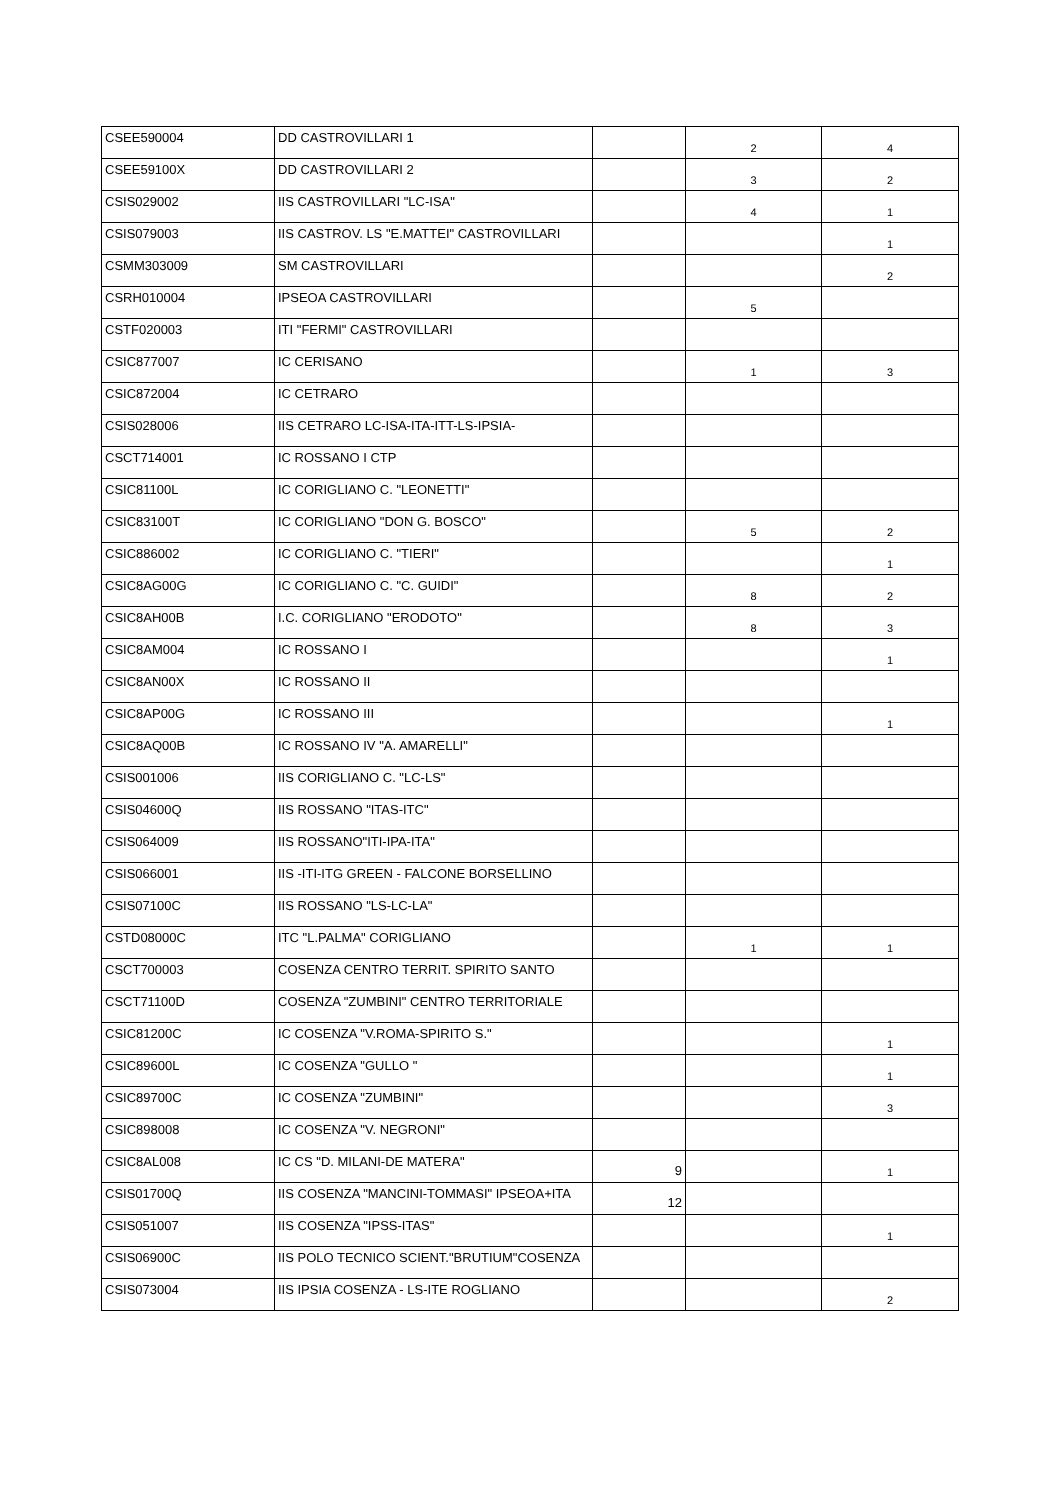| CSEE590004 | DD CASTROVILLARI 1 | | 2 | 4 |
| CSEE59100X | DD CASTROVILLARI 2 | | 3 | 2 |
| CSIS029002 | IIS CASTROVILLARI "LC-ISA" | | 4 | 1 |
| CSIS079003 | IIS CASTROV. LS "E.MATTEI" CASTROVILLARI | | | 1 |
| CSMM303009 | SM CASTROVILLARI | | | 2 |
| CSRH010004 | IPSEOA CASTROVILLARI | | 5 | |
| CSTF020003 | ITI "FERMI" CASTROVILLARI | | | |
| CSIC877007 | IC CERISANO | | 1 | 3 |
| CSIC872004 | IC CETRARO | | | |
| CSIS028006 | IIS CETRARO LC-ISA-ITA-ITT-LS-IPSIA- | | | |
| CSCT714001 | IC ROSSANO I CTP | | | |
| CSIC81100L | IC CORIGLIANO C. "LEONETTI" | | | |
| CSIC83100T | IC CORIGLIANO "DON G. BOSCO" | | 5 | 2 |
| CSIC886002 | IC CORIGLIANO C. "TIERI" | | | 1 |
| CSIC8AG00G | IC CORIGLIANO C. "C. GUIDI" | | 8 | 2 |
| CSIC8AH00B | I.C. CORIGLIANO "ERODOTO" | | 8 | 3 |
| CSIC8AM004 | IC ROSSANO I | | | 1 |
| CSIC8AN00X | IC ROSSANO II | | | |
| CSIC8AP00G | IC ROSSANO III | | | 1 |
| CSIC8AQ00B | IC ROSSANO IV "A. AMARELLI" | | | |
| CSIS001006 | IIS CORIGLIANO C. "LC-LS" | | | |
| CSIS04600Q | IIS ROSSANO "ITAS-ITC" | | | |
| CSIS064009 | IIS ROSSANO"ITI-IPA-ITA" | | | |
| CSIS066001 | IIS -ITI-ITG GREEN - FALCONE BORSELLINO | | | |
| CSIS07100C | IIS ROSSANO "LS-LC-LA" | | | |
| CSTD08000C | ITC "L.PALMA" CORIGLIANO | | 1 | 1 |
| CSCT700003 | COSENZA CENTRO TERRIT. SPIRITO SANTO | | | |
| CSCT71100D | COSENZA "ZUMBINI" CENTRO TERRITORIALE | | | |
| CSIC81200C | IC COSENZA "V.ROMA-SPIRITO S." | | | 1 |
| CSIC89600L | IC COSENZA "GULLO " | | | 1 |
| CSIC89700C | IC COSENZA "ZUMBINI" | | | 3 |
| CSIC898008 | IC COSENZA "V. NEGRONI" | | | |
| CSIC8AL008 | IC CS "D. MILANI-DE MATERA" | 9 | | 1 |
| CSIS01700Q | IIS COSENZA "MANCINI-TOMMASI" IPSEOA+ITA | 12 | | |
| CSIS051007 | IIS COSENZA "IPSS-ITAS" | | | 1 |
| CSIS06900C | IIS POLO TECNICO SCIENT."BRUTIUM"COSENZA | | | |
| CSIS073004 | IIS IPSIA COSENZA - LS-ITE ROGLIANO | | | 2 |